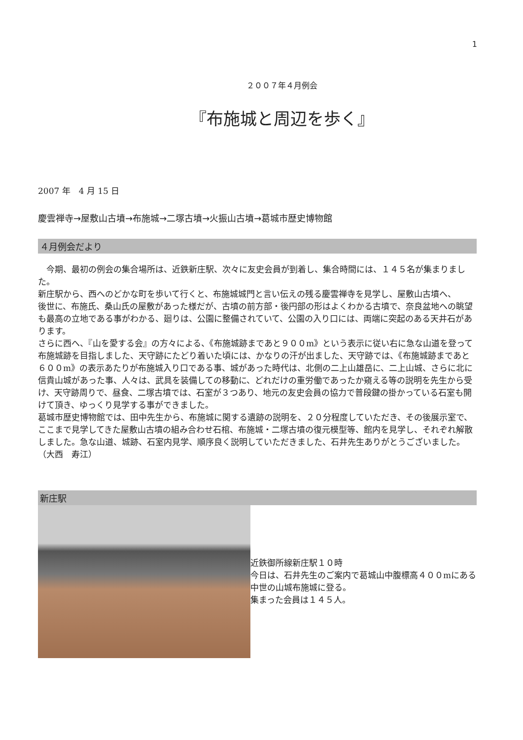1
２００７年４月例会
『布施城と周辺を歩く』
2007 年　4 月 15 日
慶雲禅寺→屋敷山古墳→布施城→二塚古墳→火振山古墳→葛城市歴史博物館
４月例会だより
　今期、最初の例会の集合場所は、近鉄新庄駅、次々に友史会員が到着し、集合時間には、１４５名が集まりました。
新庄駅から、西へのどかな町を歩いて行くと、布施城城門と言い伝えの残る慶雲禅寺を見学し、屋敷山古墳へ、
後世に、布施氏、桑山氏の屋敷があった様だが、古墳の前方部・後円部の形はよくわかる古墳で、奈良盆地への眺望も最高の立地である事がわかる、廻りは、公園に整備されていて、公園の入り口には、両端に突起のある天井石があります。
さらに西へ、『山を愛する会』の方々による、《布施城跡まであと９００m》という表示に従い右に急な山道を登って布施城跡を目指しました、天守跡にたどり着いた頃には、かなりの汗が出ました、天守跡では、《布施城跡まであと６００m》の表示あたりが布施城入り口である事、城があった時代は、北側の二上山雄岳に、二上山城、さらに北に信貴山城があった事、人々は、武具を装備しての移動に、どれだけの重労働であったか窺える等の説明を先生から受け、天守跡周りで、昼食、二塚古墳では、石室が３つあり、地元の友史会員の協力で普段鍵の掛かっている石室も開けて頂き、ゆっくり見学する事ができました。
葛城市歴史博物館では、田中先生から、布施城に関する遺跡の説明を、２０分程度していただき、その後展示室で、ここまで見学してきた屋敷山古墳の組み合わせ石棺、布施城・二塚古墳の復元模型等、館内を見学し、それぞれ解散しました。急な山道、城跡、石室内見学、順序良く説明していただきました、石井先生ありがとうございました。（大西　寿江）
新庄駅
近鉄御所線新庄駅１０時
今日は、石井先生のご案内で葛城山中腹標高４００mにある中世の山城布施城に登る。
集まった会員は１４５人。